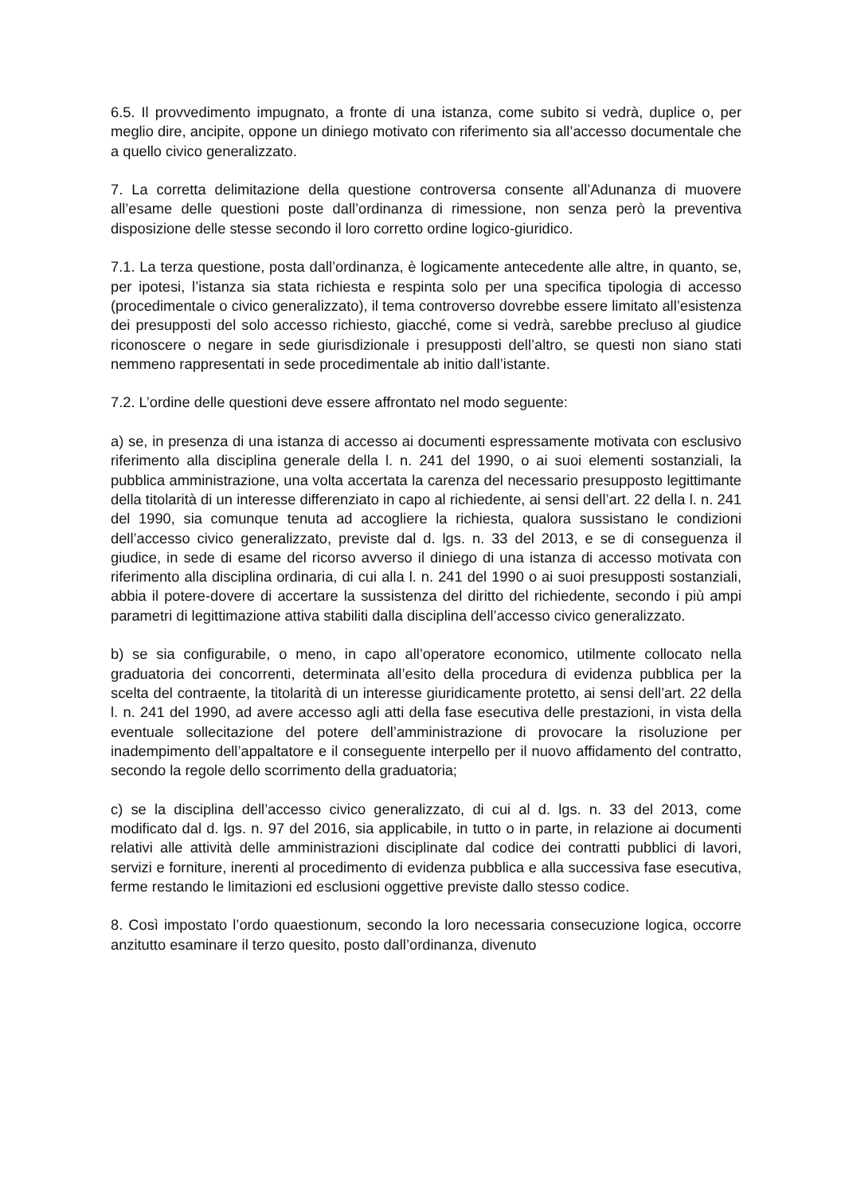6.5. Il provvedimento impugnato, a fronte di una istanza, come subito si vedrà, duplice o, per meglio dire, ancipite, oppone un diniego motivato con riferimento sia all’accesso documentale che a quello civico generalizzato.
7. La corretta delimitazione della questione controversa consente all’Adunanza di muovere all’esame delle questioni poste dall’ordinanza di rimessione, non senza però la preventiva disposizione delle stesse secondo il loro corretto ordine logico-giuridico.
7.1. La terza questione, posta dall’ordinanza, è logicamente antecedente alle altre, in quanto, se, per ipotesi, l’istanza sia stata richiesta e respinta solo per una specifica tipologia di accesso (procedimentale o civico generalizzato), il tema controverso dovrebbe essere limitato all’esistenza dei presupposti del solo accesso richiesto, giacché, come si vedrà, sarebbe precluso al giudice riconoscere o negare in sede giurisdizionale i presupposti dell’altro, se questi non siano stati nemmeno rappresentati in sede procedimentale ab initio dall’istante.
7.2. L’ordine delle questioni deve essere affrontato nel modo seguente:
a) se, in presenza di una istanza di accesso ai documenti espressamente motivata con esclusivo riferimento alla disciplina generale della l. n. 241 del 1990, o ai suoi elementi sostanziali, la pubblica amministrazione, una volta accertata la carenza del necessario presupposto legittimante della titolarità di un interesse differenziato in capo al richiedente, ai sensi dell’art. 22 della l. n. 241 del 1990, sia comunque tenuta ad accogliere la richiesta, qualora sussistano le condizioni dell’accesso civico generalizzato, previste dal d. lgs. n. 33 del 2013, e se di conseguenza il giudice, in sede di esame del ricorso avverso il diniego di una istanza di accesso motivata con riferimento alla disciplina ordinaria, di cui alla l. n. 241 del 1990 o ai suoi presupposti sostanziali, abbia il potere-dovere di accertare la sussistenza del diritto del richiedente, secondo i più ampi parametri di legittimazione attiva stabiliti dalla disciplina dell’accesso civico generalizzato.
b) se sia configurabile, o meno, in capo all’operatore economico, utilmente collocato nella graduatoria dei concorrenti, determinata all’esito della procedura di evidenza pubblica per la scelta del contraente, la titolarità di un interesse giuridicamente protetto, ai sensi dell’art. 22 della l. n. 241 del 1990, ad avere accesso agli atti della fase esecutiva delle prestazioni, in vista della eventuale sollecitazione del potere dell’amministrazione di provocare la risoluzione per inadempimento dell’appaltatore e il conseguente interpello per il nuovo affidamento del contratto, secondo la regole dello scorrimento della graduatoria;
c) se la disciplina dell’accesso civico generalizzato, di cui al d. lgs. n. 33 del 2013, come modificato dal d. lgs. n. 97 del 2016, sia applicabile, in tutto o in parte, in relazione ai documenti relativi alle attività delle amministrazioni disciplinate dal codice dei contratti pubblici di lavori, servizi e forniture, inerenti al procedimento di evidenza pubblica e alla successiva fase esecutiva, ferme restando le limitazioni ed esclusioni oggettive previste dallo stesso codice.
8. Così impostato l’ordo quaestionum, secondo la loro necessaria consecuzione logica, occorre anzitutto esaminare il terzo quesito, posto dall’ordinanza, divenuto